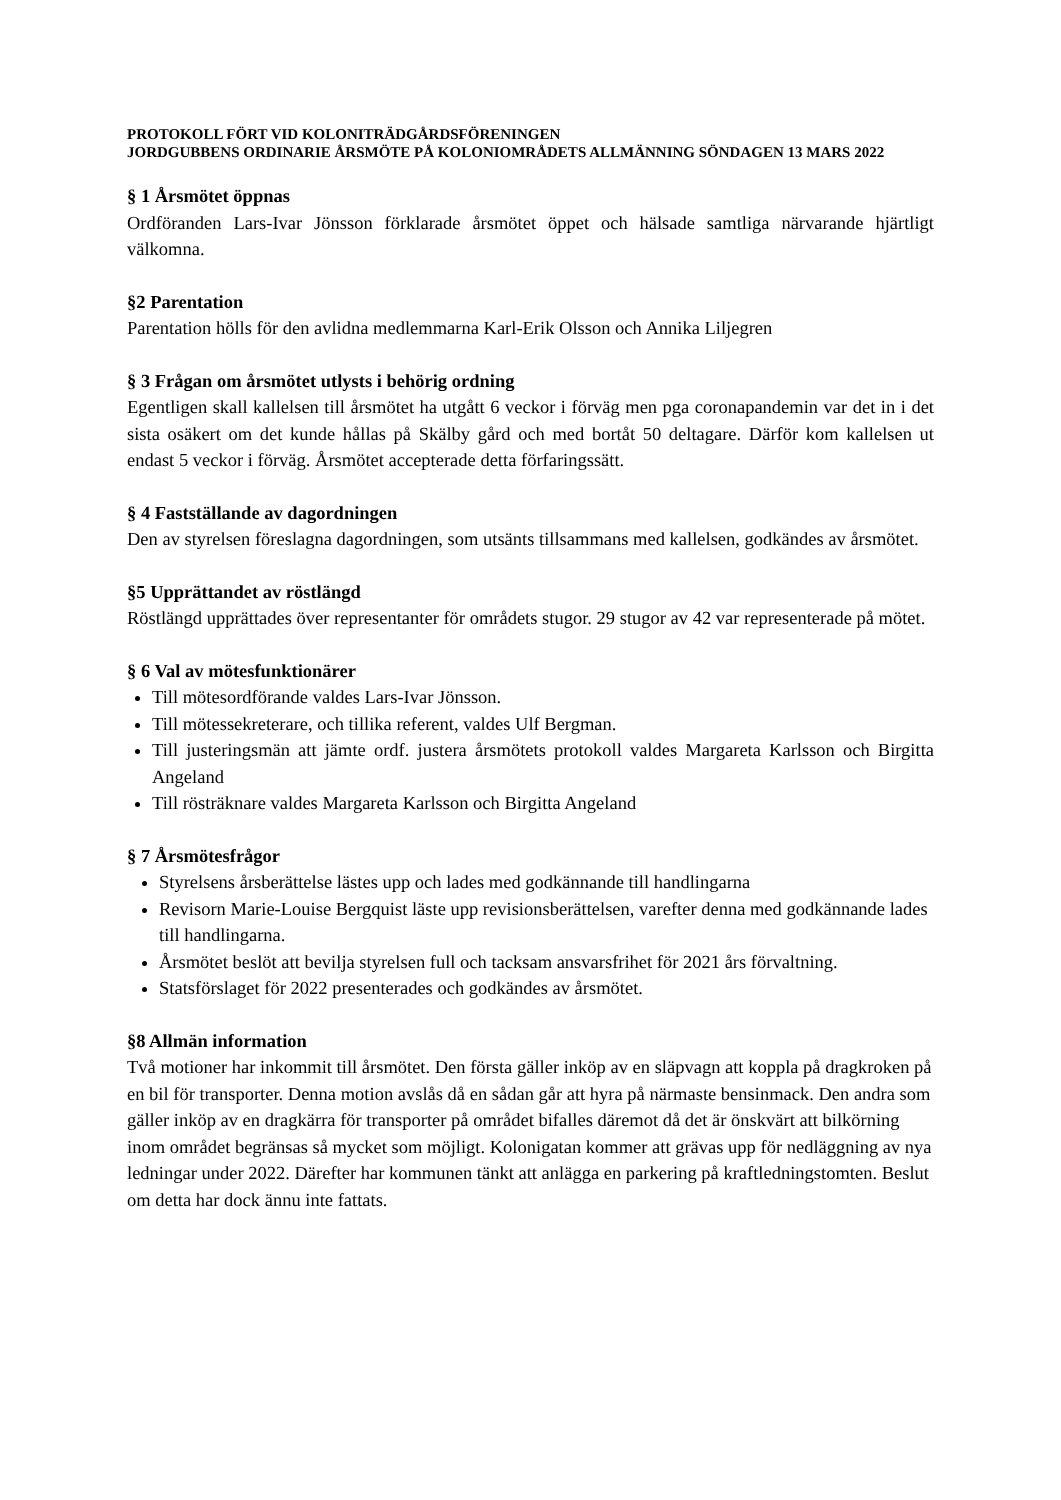PROTOKOLL FÖRT VID KOLONITRÄDGÅRDSFÖRENINGEN
JORDGUBBENS ORDINARIE ÅRSMÖTE PÅ KOLONIOMRÅDETS ALLMÄNNING SÖNDAGEN 13 MARS 2022
§ 1 Årsmötet öppnas
Ordföranden Lars-Ivar Jönsson förklarade årsmötet öppet och hälsade samtliga närvarande hjärtligt välkomna.
§2 Parentation
Parentation hölls för den avlidna medlemmarna Karl-Erik Olsson och Annika Liljegren
§ 3 Frågan om årsmötet utlysts i behörig ordning
Egentligen skall kallelsen till årsmötet ha utgått 6 veckor i förväg men pga coronapandemin var det in i det sista osäkert om det kunde hållas på Skälby gård och med bortåt 50 deltagare. Därför kom kallelsen ut endast 5 veckor i förväg. Årsmötet accepterade detta förfaringssätt.
§ 4 Fastställande av dagordningen
Den av styrelsen föreslagna dagordningen, som utsänts tillsammans med kallelsen, godkändes av årsmötet.
§5 Upprättandet av röstlängd
Röstlängd upprättades över representanter för områdets stugor. 29 stugor av 42 var representerade på mötet.
§ 6 Val av mötesfunktionärer
Till mötesordförande valdes Lars-Ivar Jönsson.
Till mötessekreterare, och tillika referent, valdes Ulf Bergman.
Till justeringsmän att jämte ordf. justera årsmötets protokoll valdes Margareta Karlsson och Birgitta Angeland
Till rösträknare valdes Margareta Karlsson och Birgitta Angeland
§ 7 Årsmötesfrågor
Styrelsens årsberättelse lästes upp och lades med godkännande till handlingarna
Revisorn Marie-Louise Bergquist läste upp revisionsberättelsen, varefter denna med godkännande lades till handlingarna.
Årsmötet beslöt att bevilja styrelsen full och tacksam ansvarsfrihet för 2021 års förvaltning.
Statsförslaget för 2022 presenterades och godkändes av årsmötet.
§8 Allmän information
Två motioner har inkommit till årsmötet. Den första gäller inköp av en släpvagn att koppla på dragkroken på en bil för transporter. Denna motion avslås då en sådan går att hyra på närmaste bensinmack. Den andra som gäller inköp av en dragkärra för transporter på området bifalles däremot då det är önskvärt att bilkörning inom området begränsas så mycket som möjligt. Kolonigatan kommer att grävas upp för nedläggning av nya ledningar under 2022. Därefter har kommunen tänkt att anlägga en parkering på kraftledningstomten. Beslut om detta har dock ännu inte fattats.